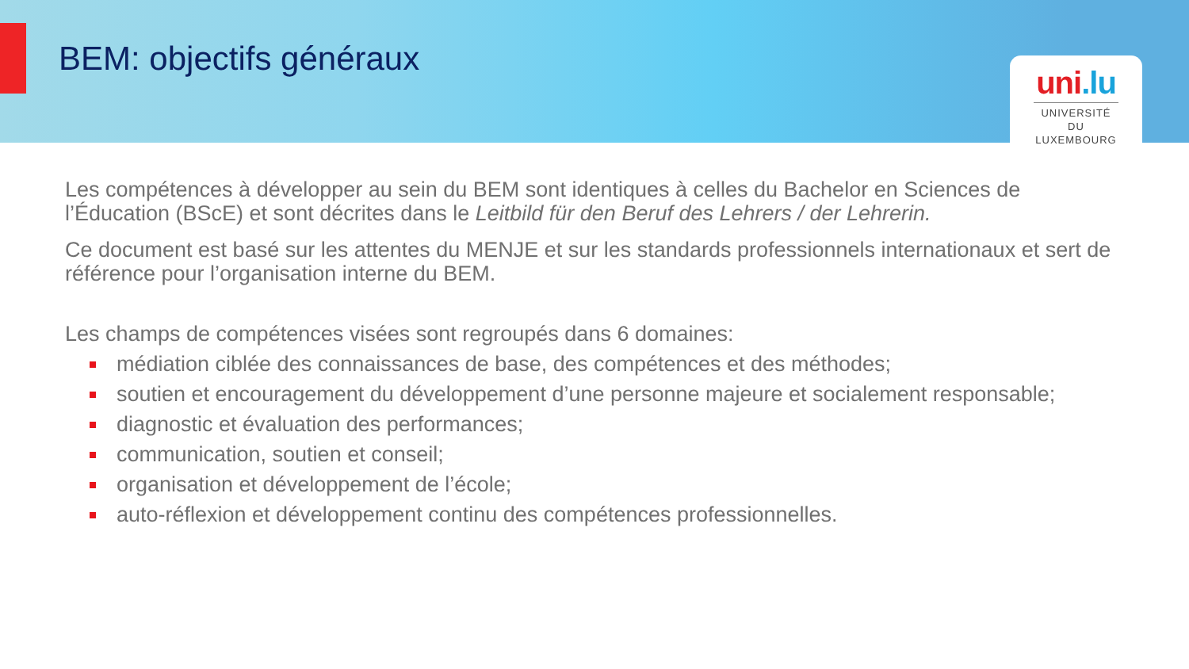BEM: objectifs généraux
uni.lu
UNIVERSITÉ DU LUXEMBOURG
Les compétences à développer au sein du BEM sont identiques à celles du Bachelor en Sciences de l’Éducation (BScE) et sont décrites dans le Leitbild für den Beruf des Lehrers / der Lehrerin.
Ce document est basé sur les attentes du MENJE et sur les standards professionnels internationaux et sert de référence pour l’organisation interne du BEM.
Les champs de compétences visées sont regroupés dans 6 domaines:
médiation ciblée des connaissances de base, des compétences et des méthodes;
soutien et encouragement du développement d’une personne majeure et socialement responsable;
diagnostic et évaluation des performances;
communication, soutien et conseil;
organisation et développement de l’école;
auto-réflexion et développement continu des compétences professionnelles.